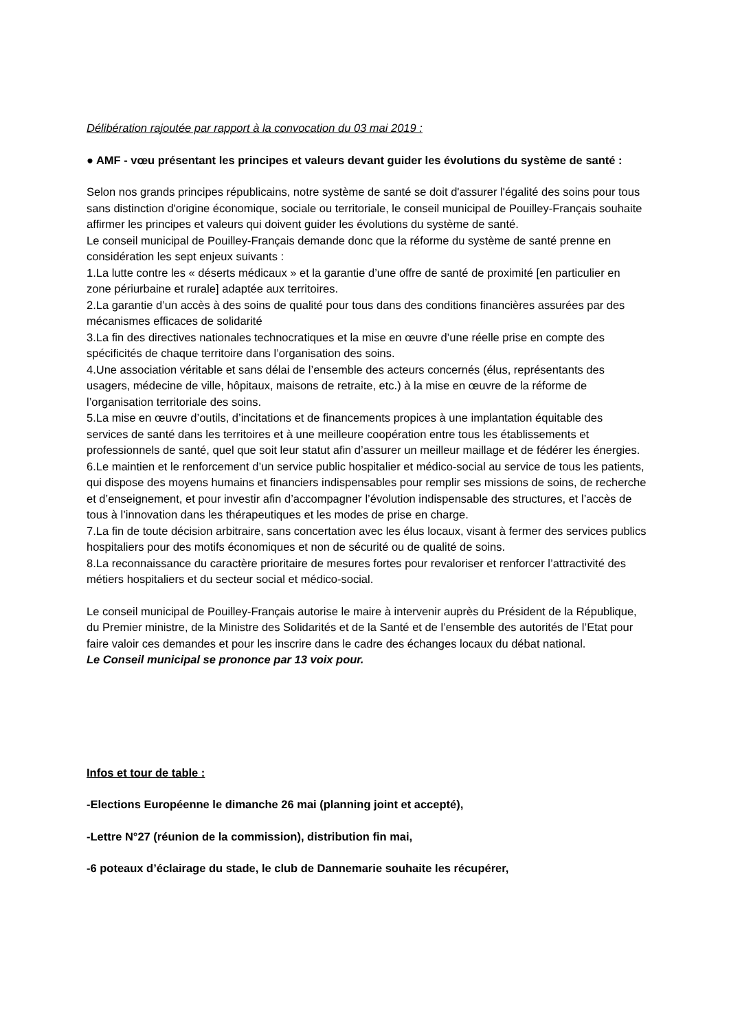Délibération rajoutée par rapport à la convocation du 03 mai 2019 :
● AMF - vœu présentant les principes et valeurs devant guider les évolutions du système de santé :
Selon nos grands principes républicains, notre système de santé se doit d'assurer l'égalité des soins pour tous sans distinction d'origine économique, sociale ou territoriale, le conseil municipal de Pouilley-Français souhaite affirmer les principes et valeurs qui doivent guider les évolutions du système de santé.
Le conseil municipal de Pouilley-Français demande donc que la réforme du système de santé prenne en considération les sept enjeux suivants :
1.La lutte contre les « déserts médicaux » et la garantie d’une offre de santé de proximité [en particulier en zone périurbaine et rurale] adaptée aux territoires.
2.La garantie d’un accès à des soins de qualité pour tous dans des conditions financières assurées par des mécanismes efficaces de solidarité
3.La fin des directives nationales technocratiques et la mise en œuvre d’une réelle prise en compte des spécificités de chaque territoire dans l’organisation des soins.
4.Une association véritable et sans délai de l’ensemble des acteurs concernés (élus, représentants des usagers, médecine de ville, hôpitaux, maisons de retraite, etc.) à la mise en œuvre de la réforme de l’organisation territoriale des soins.
5.La mise en œuvre d’outils, d’incitations et de financements propices à une implantation équitable des services de santé dans les territoires et à une meilleure coopération entre tous les établissements et professionnels de santé, quel que soit leur statut afin d’assurer un meilleur maillage et de fédérer les énergies.
6.Le maintien et le renforcement d’un service public hospitalier et médico-social au service de tous les patients, qui dispose des moyens humains et financiers indispensables pour remplir ses missions de soins, de recherche et d’enseignement, et pour investir afin d’accompagner l’évolution indispensable des structures, et l’accès de tous à l’innovation dans les thérapeutiques et les modes de prise en charge.
7.La fin de toute décision arbitraire, sans concertation avec les élus locaux, visant à fermer des services publics hospitaliers pour des motifs économiques et non de sécurité ou de qualité de soins.
8.La reconnaissance du caractère prioritaire de mesures fortes pour revaloriser et renforcer l’attractivité des métiers hospitaliers et du secteur social et médico-social.
Le conseil municipal de Pouilley-Français autorise le maire à intervenir auprès du Président de la République, du Premier ministre, de la Ministre des Solidarités et de la Santé et de l’ensemble des autorités de l’Etat pour faire valoir ces demandes et pour les inscrire dans le cadre des échanges locaux du débat national.
Le Conseil municipal se prononce par 13 voix pour.
Infos et tour de table :
-Elections Européenne le dimanche 26 mai (planning joint et accepté),
-Lettre N°27 (réunion de la commission), distribution fin mai,
-6 poteaux d’éclairage du stade, le club de Dannemarie souhaite les récupérer,